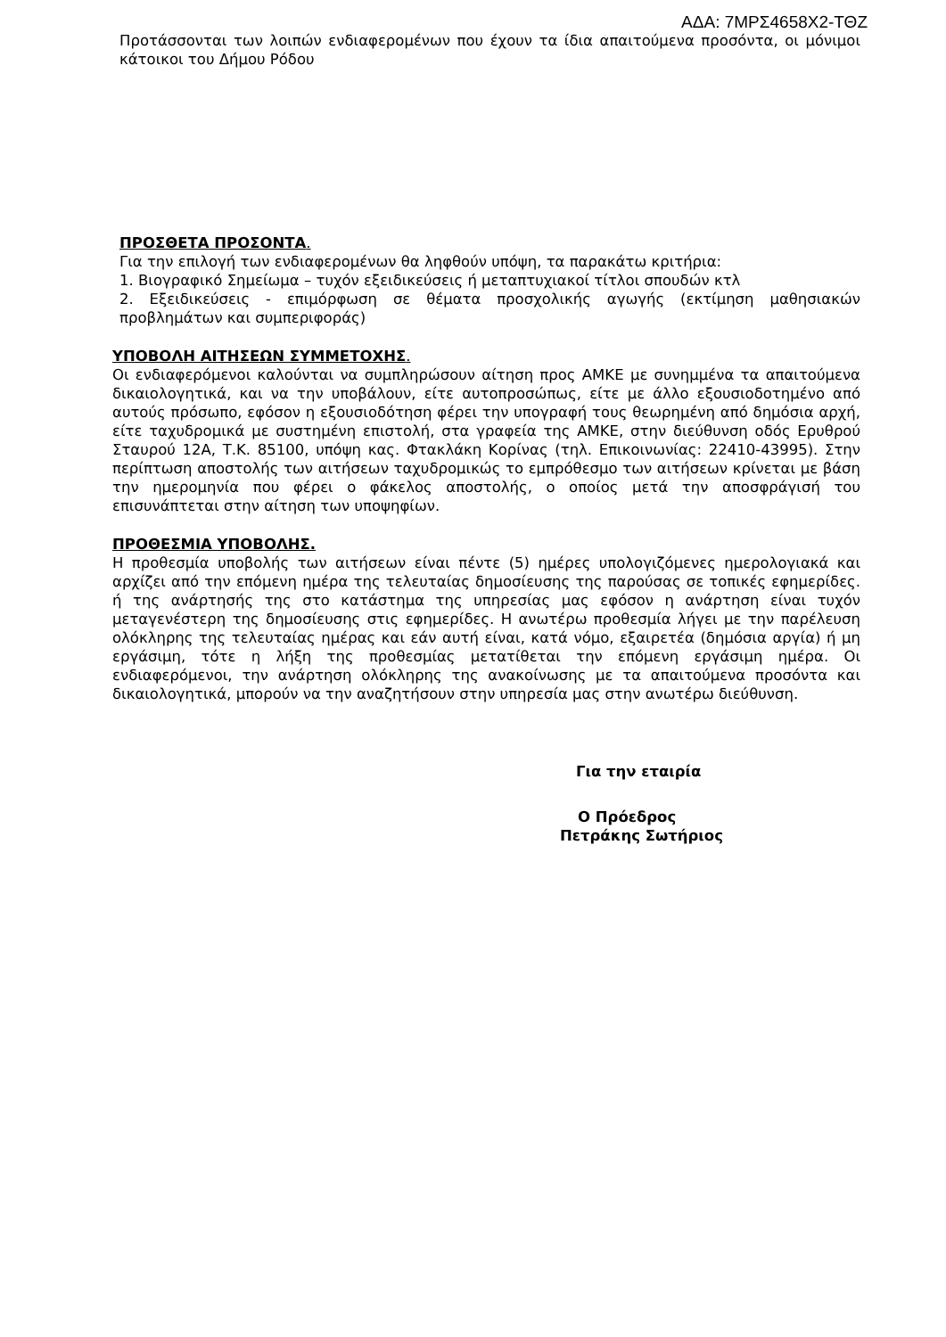ΑΔΑ: 7ΜΡΣ4658Χ2-ΤΘΖ
Προτάσσονται των λοιπών ενδιαφερομένων που έχουν τα ίδια απαιτούμενα προσόντα, οι μόνιμοι κάτοικοι του Δήμου Ρόδου
ΠΡΟΣΘΕΤΑ ΠΡΟΣΟΝΤΑ.
Για την επιλογή των ενδιαφερομένων θα ληφθούν υπόψη, τα παρακάτω κριτήρια:
1. Βιογραφικό Σημείωμα – τυχόν εξειδικεύσεις ή μεταπτυχιακοί τίτλοι σπουδών κτλ
2. Εξειδικεύσεις - επιμόρφωση σε θέματα προσχολικής αγωγής (εκτίμηση μαθησιακών προβλημάτων και συμπεριφοράς)
ΥΠΟΒΟΛΗ ΑΙΤΗΣΕΩΝ ΣΥΜΜΕΤΟΧΗΣ.
Οι ενδιαφερόμενοι καλούνται να συμπληρώσουν αίτηση προς ΑΜΚΕ με συνημμένα τα απαιτούμενα δικαιολογητικά, και να την υποβάλουν, είτε αυτοπροσώπως, είτε με άλλο εξουσιοδοτημένο από αυτούς πρόσωπο, εφόσον η εξουσιοδότηση φέρει την υπογραφή τους θεωρημένη από δημόσια αρχή, είτε ταχυδρομικά με συστημένη επιστολή, στα γραφεία της ΑΜΚΕ, στην διεύθυνση οδός Ερυθρού Σταυρού 12Α, Τ.Κ. 85100, υπόψη κας. Φτακλάκη Κορίνας (τηλ. Επικοινωνίας: 22410-43995). Στην περίπτωση αποστολής των αιτήσεων ταχυδρομικώς το εμπρόθεσμο των αιτήσεων κρίνεται με βάση την ημερομηνία που φέρει ο φάκελος αποστολής, ο οποίος μετά την αποσφράγισή του επισυνάπτεται στην αίτηση των υποψηφίων.
ΠΡΟΘΕΣΜΙΑ ΥΠΟΒΟΛΗΣ.
Η προθεσμία υποβολής των αιτήσεων είναι πέντε (5) ημέρες υπολογιζόμενες ημερολογιακά και αρχίζει από την επόμενη ημέρα της τελευταίας δημοσίευσης της παρούσας σε τοπικές εφημερίδες. ή της ανάρτησής της στο κατάστημα της υπηρεσίας μας εφόσον η ανάρτηση είναι τυχόν μεταγενέστερη της δημοσίευσης στις εφημερίδες. Η ανωτέρω προθεσμία λήγει με την παρέλευση ολόκληρης της τελευταίας ημέρας και εάν αυτή είναι, κατά νόμο, εξαιρετέα (δημόσια αργία) ή μη εργάσιμη, τότε η λήξη της προθεσμίας μετατίθεται την επόμενη εργάσιμη ημέρα. Οι ενδιαφερόμενοι, την ανάρτηση ολόκληρης της ανακοίνωσης με τα απαιτούμενα προσόντα και δικαιολογητικά, μπορούν να την αναζητήσουν στην υπηρεσία μας στην ανωτέρω διεύθυνση.
Για την εταιρία
Ο Πρόεδρος
Πετράκης Σωτήριος